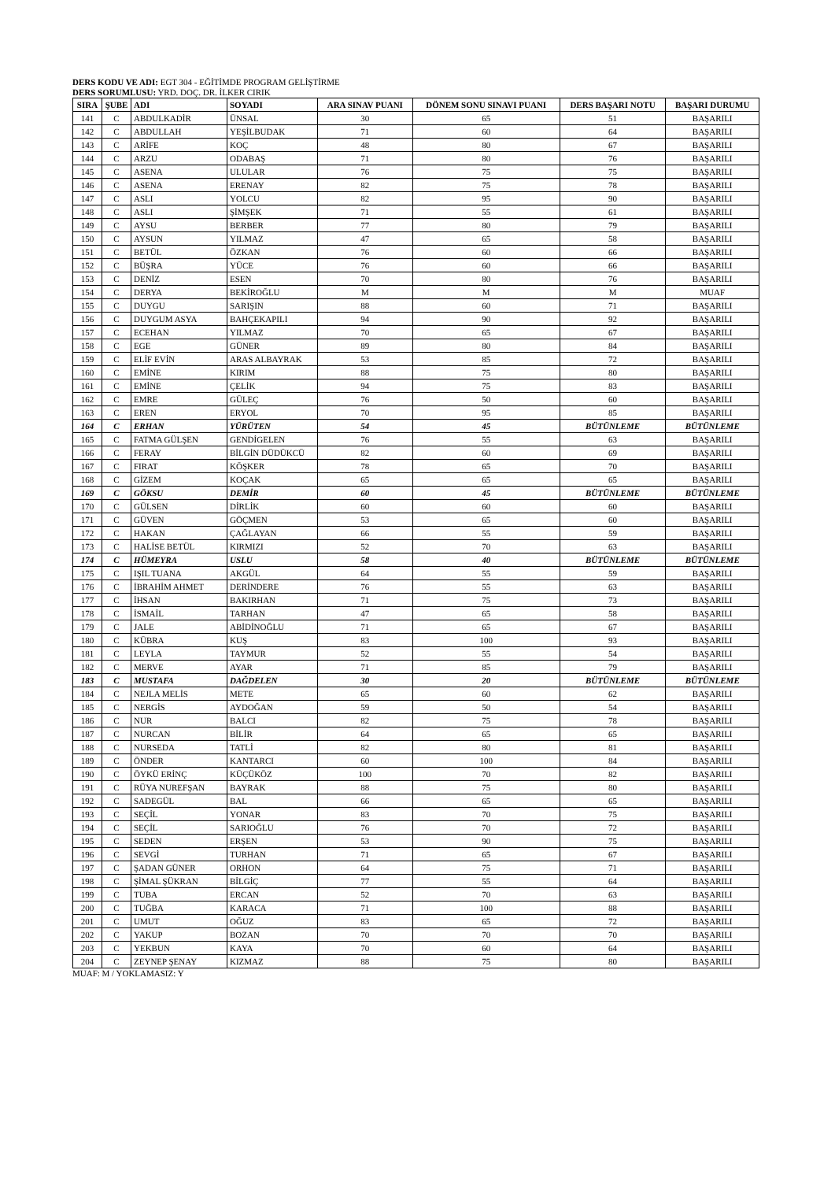DERS KODU VE ADI: EGT 304 - EĞİTİMDE PROGRAM GELİŞTİRME
DERS SORUMLUSU: YRD. DOÇ. DR. İLKER CIRIK
| SIRA | ŞUBE | ADI | SOYADI | ARA SINAV PUANI | DÖNEM SONU SINAVI PUANI | DERS BAŞARI NOTU | BAŞARI DURUMU |
| --- | --- | --- | --- | --- | --- | --- | --- |
| 141 | C | ABDULKADİR | ÜNSAL | 30 | 65 | 51 | BAŞARILI |
| 142 | C | ABDULLAH | YEŞİLBUDAK | 71 | 60 | 64 | BAŞARILI |
| 143 | C | ARİFE | KOÇ | 48 | 80 | 67 | BAŞARILI |
| 144 | C | ARZU | ODABAŞ | 71 | 80 | 76 | BAŞARILI |
| 145 | C | ASENA | ULULAR | 76 | 75 | 75 | BAŞARILI |
| 146 | C | ASENA | ERENAY | 82 | 75 | 78 | BAŞARILI |
| 147 | C | ASLI | YOLCU | 82 | 95 | 90 | BAŞARILI |
| 148 | C | ASLI | ŞİMŞEK | 71 | 55 | 61 | BAŞARILI |
| 149 | C | AYSU | BERBER | 77 | 80 | 79 | BAŞARILI |
| 150 | C | AYSUN | YILMAZ | 47 | 65 | 58 | BAŞARILI |
| 151 | C | BETÜL | ÖZKAN | 76 | 60 | 66 | BAŞARILI |
| 152 | C | BÜŞRA | YÜCE | 76 | 60 | 66 | BAŞARILI |
| 153 | C | DENİZ | ESEN | 70 | 80 | 76 | BAŞARILI |
| 154 | C | DERYA | BEKİROĞLU | M | M | M | MUAF |
| 155 | C | DUYGU | SARIŞIN | 88 | 60 | 71 | BAŞARILI |
| 156 | C | DUYGUM ASYA | BAHÇEKAPILI | 94 | 90 | 92 | BAŞARILI |
| 157 | C | ECEHAN | YILMAZ | 70 | 65 | 67 | BAŞARILI |
| 158 | C | EGE | GÜNER | 89 | 80 | 84 | BAŞARILI |
| 159 | C | ELİF EVİN | ARAS ALBAYRAK | 53 | 85 | 72 | BAŞARILI |
| 160 | C | EMİNE | KIRIM | 88 | 75 | 80 | BAŞARILI |
| 161 | C | EMİNE | ÇELİK | 94 | 75 | 83 | BAŞARILI |
| 162 | C | EMRE | GÜLEÇ | 76 | 50 | 60 | BAŞARILI |
| 163 | C | EREN | ERYOL | 70 | 95 | 85 | BAŞARILI |
| 164 | C | ERHAN | YÜRÜTEN | 54 | 45 | BÜTÜNLEME | BÜTÜNLEME |
| 165 | C | FATMA GÜLŞEN | GENDİGELEN | 76 | 55 | 63 | BAŞARILI |
| 166 | C | FERAY | BİLGİN DÜDÜKCÜ | 82 | 60 | 69 | BAŞARILI |
| 167 | C | FIRAT | KÖŞKER | 78 | 65 | 70 | BAŞARILI |
| 168 | C | GİZEM | KOÇAK | 65 | 65 | 65 | BAŞARILI |
| 169 | C | GÖKSU | DEMİR | 60 | 45 | BÜTÜNLEME | BÜTÜNLEME |
| 170 | C | GÜLSEN | DİRLİK | 60 | 60 | 60 | BAŞARILI |
| 171 | C | GÜVEN | GÖÇMEN | 53 | 65 | 60 | BAŞARILI |
| 172 | C | HAKAN | ÇAĞLAYAN | 66 | 55 | 59 | BAŞARILI |
| 173 | C | HALİSE BETÜL | KIRMIZI | 52 | 70 | 63 | BAŞARILI |
| 174 | C | HÜMEYRA | USLU | 58 | 40 | BÜTÜNLEME | BÜTÜNLEME |
| 175 | C | IŞIL TUANA | AKGÜL | 64 | 55 | 59 | BAŞARILI |
| 176 | C | İBRAHİM AHMET | DERİNDERE | 76 | 55 | 63 | BAŞARILI |
| 177 | C | İHSAN | BAKIRHAN | 71 | 75 | 73 | BAŞARILI |
| 178 | C | İSMAİL | TARHAN | 47 | 65 | 58 | BAŞARILI |
| 179 | C | JALE | ABİDİNOĞLU | 71 | 65 | 67 | BAŞARILI |
| 180 | C | KÜBRA | KUŞ | 83 | 100 | 93 | BAŞARILI |
| 181 | C | LEYLA | TAYMUR | 52 | 55 | 54 | BAŞARILI |
| 182 | C | MERVE | AYAR | 71 | 85 | 79 | BAŞARILI |
| 183 | C | MUSTAFA | DAĞDELEN | 30 | 20 | BÜTÜNLEME | BÜTÜNLEME |
| 184 | C | NEJLA MELİS | METE | 65 | 60 | 62 | BAŞARILI |
| 185 | C | NERGİS | AYDOĞAN | 59 | 50 | 54 | BAŞARILI |
| 186 | C | NUR | BALCI | 82 | 75 | 78 | BAŞARILI |
| 187 | C | NURCAN | BİLİR | 64 | 65 | 65 | BAŞARILI |
| 188 | C | NURSEDA | TATLİ | 82 | 80 | 81 | BAŞARILI |
| 189 | C | ÖNDER | KANTARCI | 60 | 100 | 84 | BAŞARILI |
| 190 | C | ÖYKÜ ERİNÇ | KÜÇÜKÖZ | 100 | 70 | 82 | BAŞARILI |
| 191 | C | RÜYA NUREFŞAN | BAYRAK | 88 | 75 | 80 | BAŞARILI |
| 192 | C | SADEGÜL | BAL | 66 | 65 | 65 | BAŞARILI |
| 193 | C | SEÇİL | YONAR | 83 | 70 | 75 | BAŞARILI |
| 194 | C | SEÇİL | SARIOĞLU | 76 | 70 | 72 | BAŞARILI |
| 195 | C | SEDEN | ERŞEN | 53 | 90 | 75 | BAŞARILI |
| 196 | C | SEVGİ | TURHAN | 71 | 65 | 67 | BAŞARILI |
| 197 | C | ŞADAN GÜNER | ORHON | 64 | 75 | 71 | BAŞARILI |
| 198 | C | ŞİMAL ŞÜKRAN | BİLGİÇ | 77 | 55 | 64 | BAŞARILI |
| 199 | C | TUBA | ERCAN | 52 | 70 | 63 | BAŞARILI |
| 200 | C | TUĞBA | KARACA | 71 | 100 | 88 | BAŞARILI |
| 201 | C | UMUT | OĞUZ | 83 | 65 | 72 | BAŞARILI |
| 202 | C | YAKUP | BOZAN | 70 | 70 | 70 | BAŞARILI |
| 203 | C | YEKBUN | KAYA | 70 | 60 | 64 | BAŞARILI |
| 204 | C | ZEYNEP ŞENAY | KIZMAZ | 88 | 75 | 80 | BAŞARILI |
MUAF: M / YOKLAMASIZ: Y